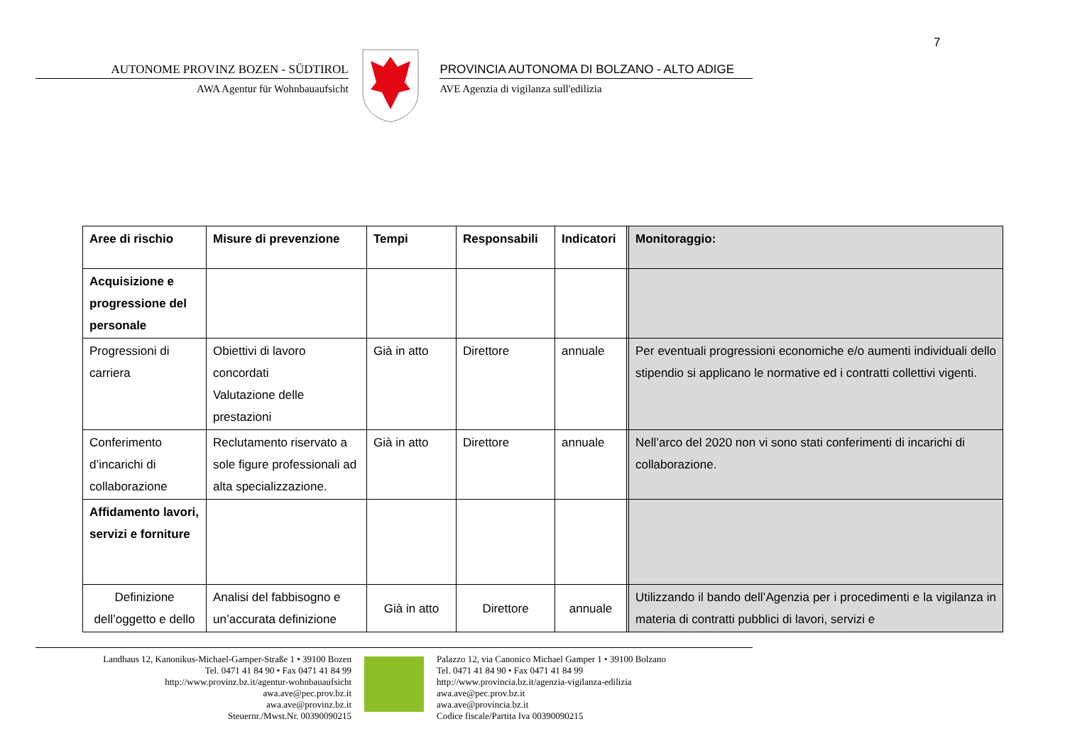7
AUTONOME PROVINZ BOZEN - SÜDTIROL
AWA Agentur für Wohnbauaufsicht
PROVINCIA AUTONOMA DI BOLZANO - ALTO ADIGE
AVE Agenzia di vigilanza sull'edilizia
| Aree di rischio | Misure di prevenzione | Tempi | Responsabili | Indicatori | | Monitoraggio: |
| --- | --- | --- | --- | --- | --- | --- |
| Acquisizione e progressione del personale | | | | | | |
| Progressioni di carriera | Obiettivi di lavoro concordati Valutazione delle prestazioni | Già in atto | Direttore | annuale | | Per eventuali progressioni economiche e/o aumenti individuali dello stipendio si applicano le normative ed i contratti collettivi vigenti. |
| Conferimento d’incarichi di collaborazione | Reclutamento riservato a sole figure professionali ad alta specializzazione. | Già in atto | Direttore | annuale | | Nell’arco del 2020 non vi sono stati conferimenti di incarichi di collaborazione. |
| Affidamento lavori, servizi e forniture | | | | | | |
| Definizione dell’oggetto e dello | Analisi del fabbisogno e un’accurata definizione | Già in atto | Direttore | annuale | | Utilizzando il bando dell’Agenzia per i procedimenti e la vigilanza in materia di contratti pubblici di lavori, servizi e |
Landhaus 12, Kanonikus-Michael-Gamper-Straße 1 • 39100 Bozen
Tel. 0471 41 84 90 • Fax 0471 41 84 99
http://www.provinz.bz.it/agentur-wohnbauaufsicht
awa.ave@pec.prov.bz.it
awa.ave@provinz.bz.it
Steuernr./Mwst.Nr. 00390090215
Palazzo 12, via Canonico Michael Gamper 1 • 39100 Bolzano
Tel. 0471 41 84 90 • Fax 0471 41 84 99
http://www.provincia.bz.it/agenzia-vigilanza-edilizia
awa.ave@pec.prov.bz.it
awa.ave@provincia.bz.it
Codice fiscale/Partita Iva 00390090215